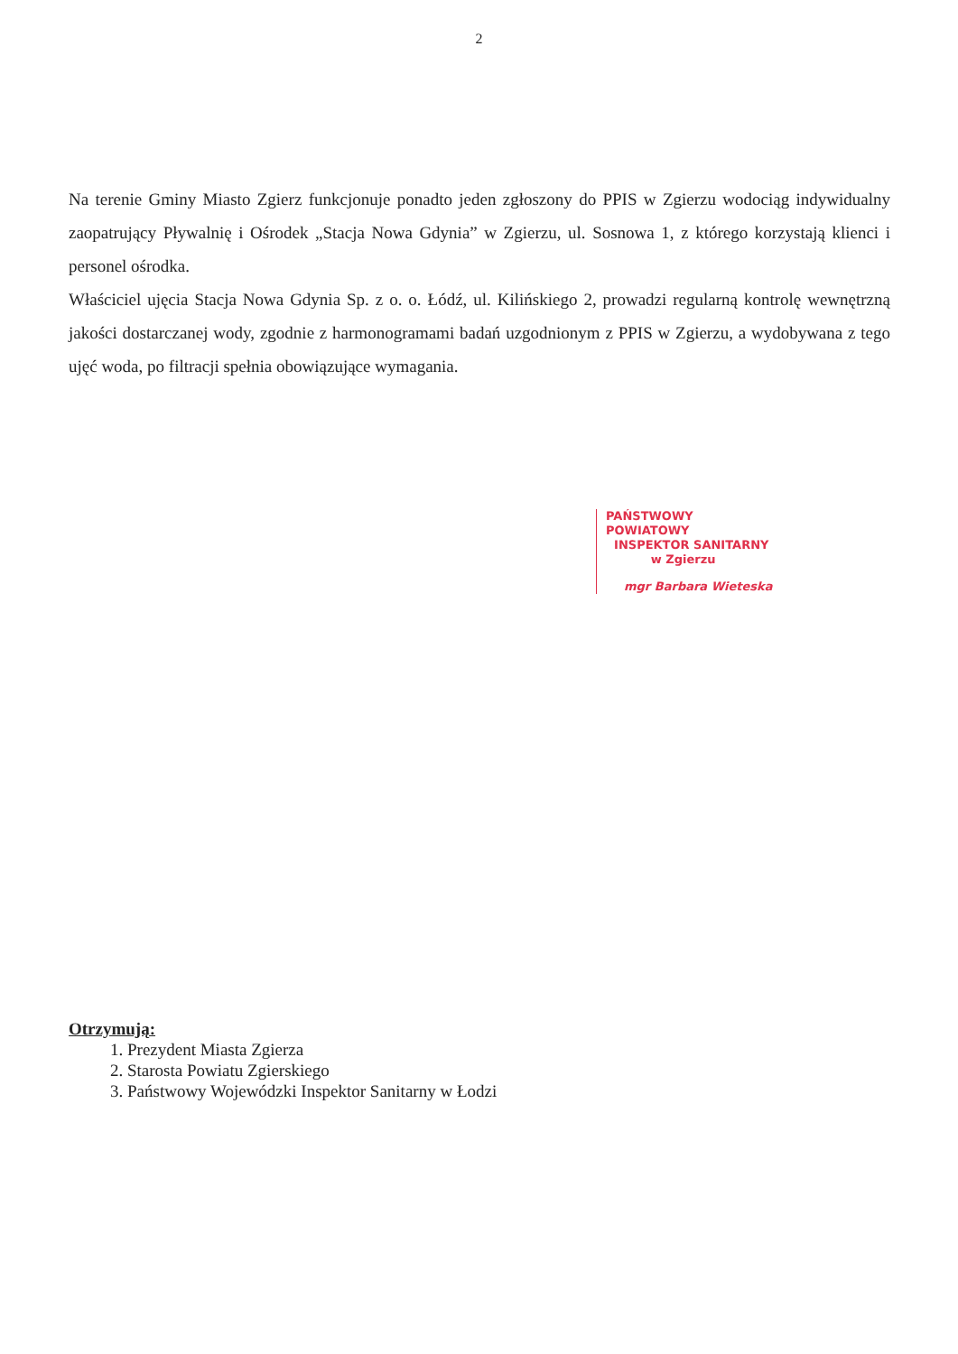2
Na terenie Gminy Miasto Zgierz funkcjonuje ponadto jeden zgłoszony do PPIS w Zgierzu wodociąg indywidualny zaopatrujący Pływalnię i Ośrodek „Stacja Nowa Gdynia” w Zgierzu, ul. Sosnowa 1, z którego korzystają klienci i personel ośrodka.
Właściciel ujęcia Stacja Nowa Gdynia Sp. z o. o. Łódź, ul. Kilińskiego 2, prowadzi regularną kontrolę wewnętrzną jakości dostarczanej wody, zgodnie z harmonogramami badań uzgodnionym z PPIS w Zgierzu, a wydobywana z tego ujęć woda, po filtracji spełnia obowiązujące wymagania.
PAŃSTWOWY POWIATOWY
INSPEKTOR SANITARNY
w Zgierzu
mgr Barbara Wieteska
Otrzymują:
1. Prezydent Miasta Zgierza
2. Starosta Powiatu Zgierskiego
3. Państwowy Wojewódzki Inspektor Sanitarny w Łodzi